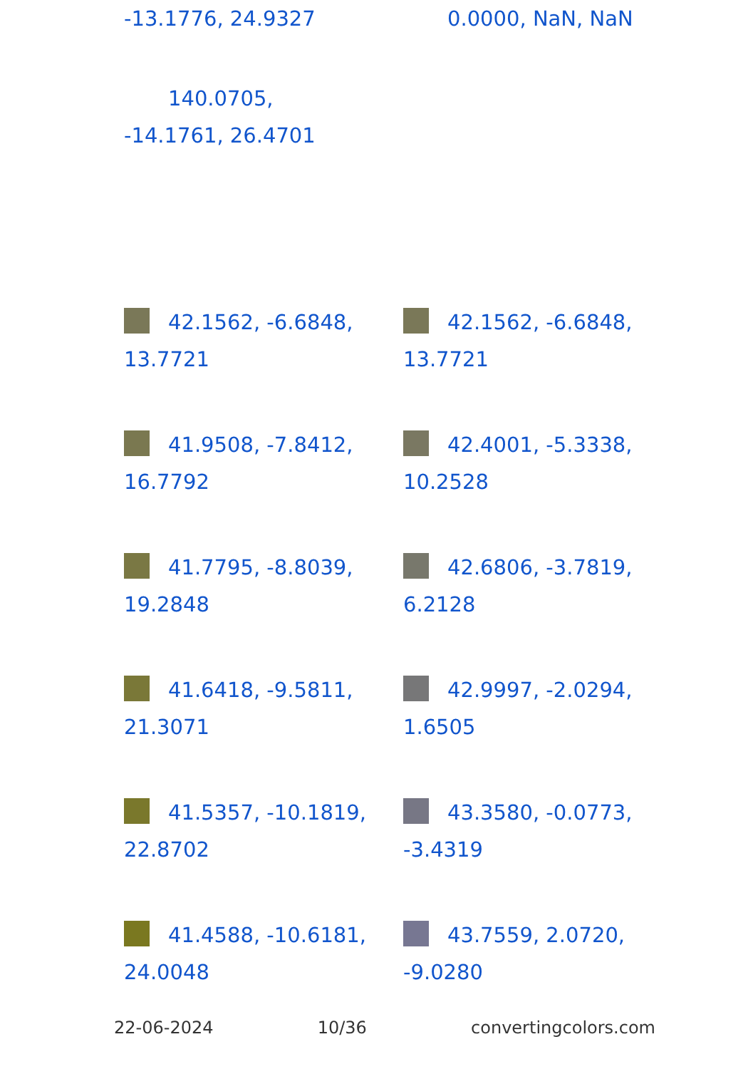-13.1776, 24.9327 0.0000, NaN, NaN
140.0705,
-14.1761, 26.4701
42.1562, -6.6848, 13.7721
42.1562, -6.6848, 13.7721
41.9508, -7.8412, 16.7792
42.4001, -5.3338, 10.2528
41.7795, -8.8039, 19.2848
42.6806, -3.7819, 6.2128
41.6418, -9.5811, 21.3071
42.9997, -2.0294, 1.6505
41.5357, -10.1819, 22.8702
43.3580, -0.0773, -3.4319
41.4588, -10.6181, 24.0048
43.7559, 2.0720, -9.0280
22-06-2024 10/36 convertingcolors.com